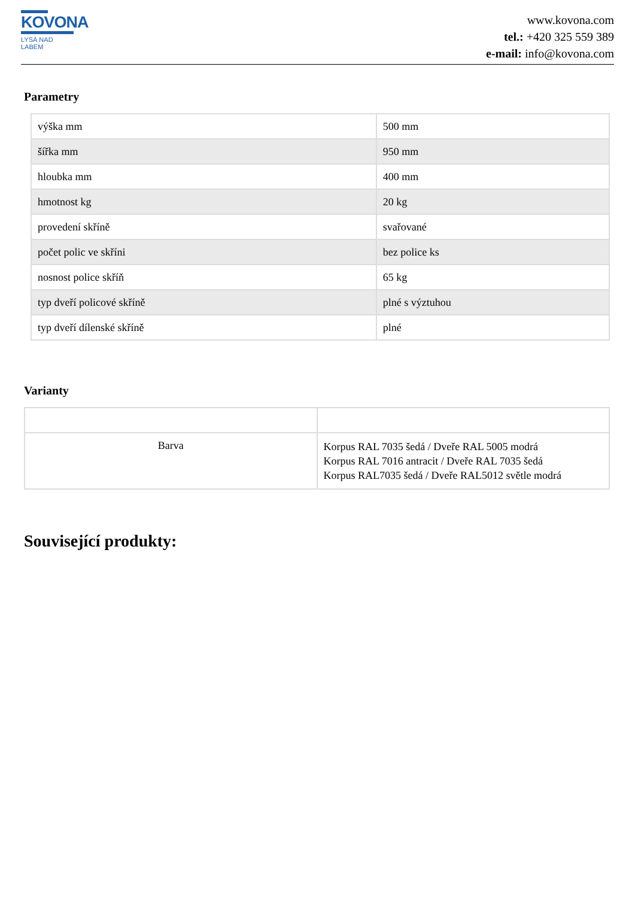KOVONA
LYSÁ NAD LABEM
www.kovona.com
tel.: +420 325 559 389
e-mail: info@kovona.com
Parametry
| výška mm | 500 mm |
| šířka mm | 950 mm |
| hloubka mm | 400 mm |
| hmotnost kg | 20 kg |
| provedení skříně | svařované |
| počet polic ve skříni | bez police ks |
| nosnost police skříň | 65 kg |
| typ dveří policové skříně | plné s výztuhou |
| typ dveří dílenské skříně | plné |
Varianty
| Barva | Korpus RAL 7035 šedá / Dveře RAL 5005 modrá Korpus RAL 7016 antracit / Dveře RAL 7035 šedá Korpus RAL7035 šedá / Dveře RAL5012 světle modrá |
Související produkty: